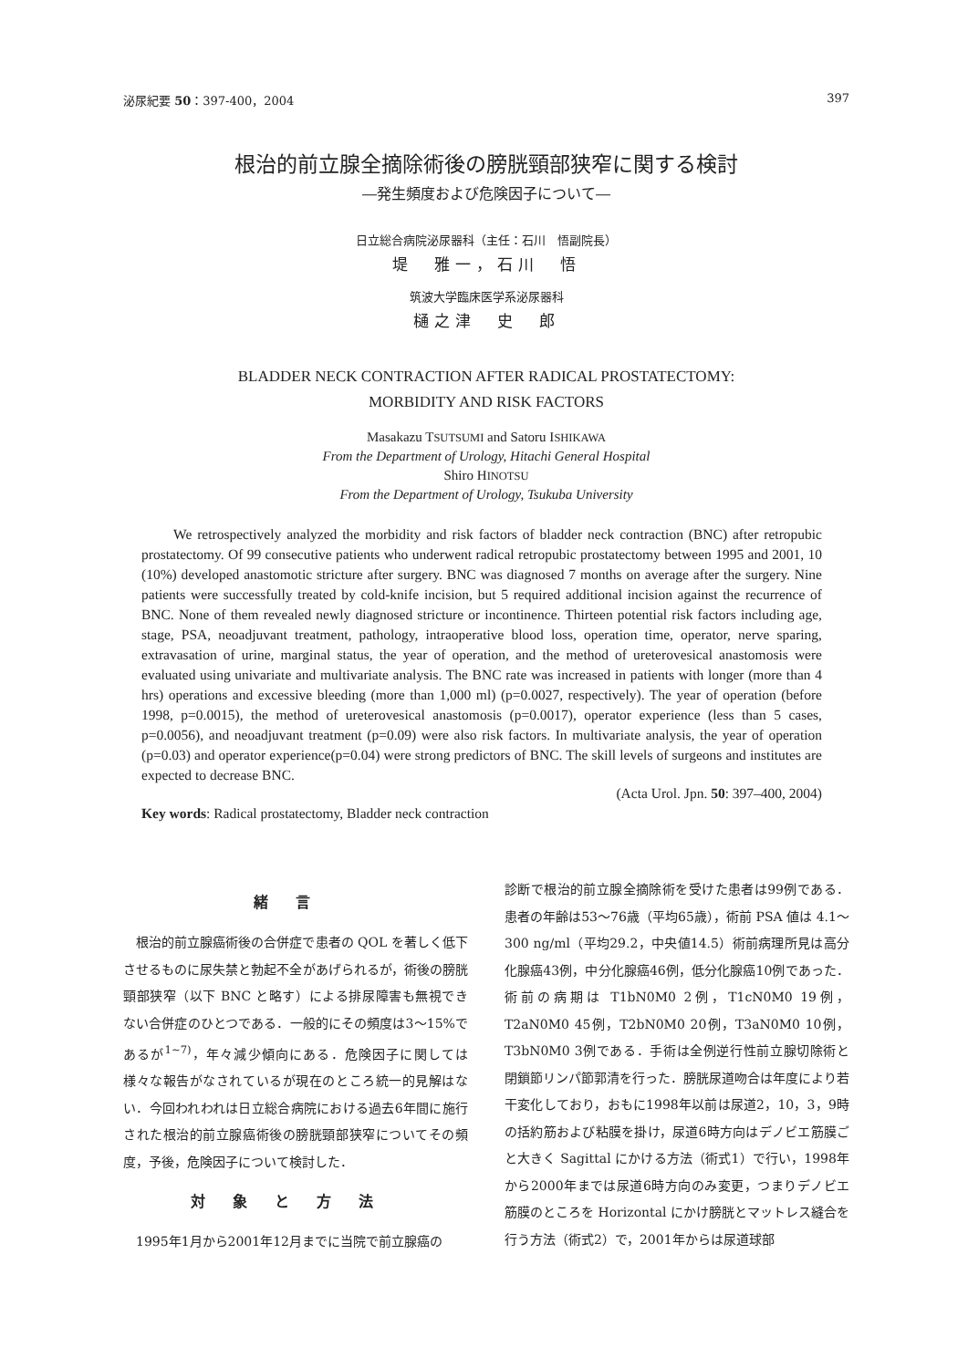泌尿紀要 50：397-400，2004 397
根治的前立腺全摘除術後の膀胱頸部狭窄に関する検討
―発生頻度および危険因子について―
日立総合病院泌尿器科（主任：石川　悟副院長）
堤　雅一，石川　悟
筑波大学臨床医学系泌尿器科
樋之津　史　郎
BLADDER NECK CONTRACTION AFTER RADICAL PROSTATECTOMY:
MORBIDITY AND RISK FACTORS
Masakazu TSUTSUMI and Satoru ISHIKAWA
From the Department of Urology, Hitachi General Hospital
Shiro HINOTSU
From the Department of Urology, Tsukuba University
We retrospectively analyzed the morbidity and risk factors of bladder neck contraction (BNC) after retropubic prostatectomy. Of 99 consecutive patients who underwent radical retropubic prostatectomy between 1995 and 2001, 10 (10%) developed anastomotic stricture after surgery. BNC was diagnosed 7 months on average after the surgery. Nine patients were successfully treated by cold-knife incision, but 5 required additional incision against the recurrence of BNC. None of them revealed newly diagnosed stricture or incontinence. Thirteen potential risk factors including age, stage, PSA, neoadjuvant treatment, pathology, intraoperative blood loss, operation time, operator, nerve sparing, extravasation of urine, marginal status, the year of operation, and the method of ureterovesical anastomosis were evaluated using univariate and multivariate analysis. The BNC rate was increased in patients with longer (more than 4 hrs) operations and excessive bleeding (more than 1,000 ml) (p=0.0027, respectively). The year of operation (before 1998, p=0.0015), the method of ureterovesical anastomosis (p=0.0017), operator experience (less than 5 cases, p=0.0056), and neoadjuvant treatment (p=0.09) were also risk factors. In multivariate analysis, the year of operation (p=0.03) and operator experience(p=0.04) were strong predictors of BNC. The skill levels of surgeons and institutes are expected to decrease BNC.
(Acta Urol. Jpn. 50: 397–400, 2004)
Key words: Radical prostatectomy, Bladder neck contraction
緒言
　根治的前立腺癌術後の合併症で患者の QOL を著しく低下させるものに尿失禁と勃起不全があげられるが，術後の膀胱頸部狭窄（以下 BNC と略す）による排尿障害も無視できない合併症のひとつである．一般的にその頻度は3～15%であるが<sup>1~7)</sup>，年々減少傾向にある．危険因子に関しては様々な報告がなされているが現在のところ統一的見解はない．今回われわれは日立総合病院における過去6年間に施行された根治的前立腺癌術後の膀胱頸部狭窄についてその頻度，予後，危険因子について検討した．
対象と方法
　1995年1月から2001年12月までに当院で前立腺癌の
診断で根治的前立腺全摘除術を受けた患者は99例である．患者の年齢は53～76歳（平均65歳），術前 PSA 値は 4.1～300 ng/ml（平均29.2，中央値14.5）術前病理所見は高分化腺癌43例，中分化腺癌46例，低分化腺癌10例であった．術前の病期は T1bN0M0 2例，T1cN0M0 19例，T2aN0M0 45例，T2bN0M0 20例，T3aN0M0 10例，T3bN0M0 3例である．手術は全例逆行性前立腺切除術と閉鎖節リンパ節郭清を行った．膀胱尿道吻合は年度により若干変化しており，おもに1998年以前は尿道2，10，3，9時の括約筋および粘膜を掛け，尿道6時方向はデノビエ筋膜ごと大きく Sagittal にかける方法（術式1）で行い，1998年から2000年までは尿道6時方向のみ変更，つまりデノビエ筋膜のところを Horizontal にかけ膀胱とマットレス縫合を行う方法（術式2）で，2001年からは尿道球部